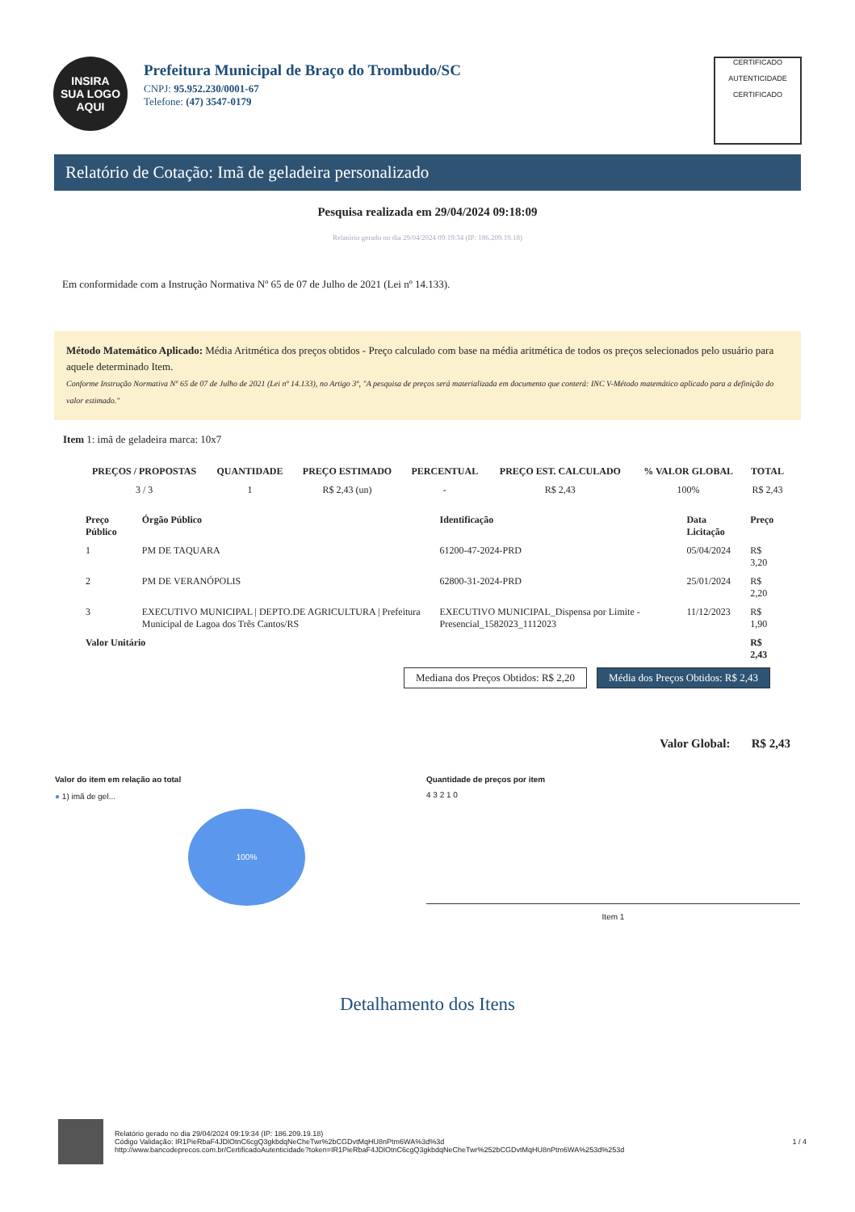INSIRA
SUA LOGO
AQUI
Prefeitura Municipal de Braço do Trombudo/SC
CNPJ: 95.952.230/0001-67
Telefone: (47) 3547-0179
CERTIFICADO
AUTENTICIDADE
CERTIFICADO
Relatório de Cotação: Imã de geladeira personalizado
Pesquisa realizada em 29/04/2024 09:18:09
Relatório gerado no dia 29/04/2024 09:19:34 (IP: 186.209.19.18)
Em conformidade com a Instrução Normativa Nº 65 de 07 de Julho de 2021 (Lei nº 14.133).
Método Matemático Aplicado: Média Aritmética dos preços obtidos - Preço calculado com base na média aritmética de todos os preços selecionados pelo usuário para aquele determinado Item.
Conforme Instrução Normativa Nº 65 de 07 de Julho de 2021 (Lei nº 14.133), no Artigo 3º, "A pesquisa de preços será materializada em documento que conterá: INC V-Método matemático aplicado para a definição do valor estimado."
Item 1: imã de geladeira marca: 10x7
| PREÇOS / PROPOSTAS | QUANTIDADE | PREÇO ESTIMADO | PERCENTUAL | PREÇO EST. CALCULADO | % VALOR GLOBAL | TOTAL |
| --- | --- | --- | --- | --- | --- | --- |
| 3 / 3 | 1 | R$ 2,43 (un) | - | R$ 2,43 | 100% | R$ 2,43 |
| Preço Público | Órgão Público | Identificação | Data Licitação | Preço |
| --- | --- | --- | --- | --- |
| 1 | PM DE TAQUARA | 61200-47-2024-PRD | 05/04/2024 | R$ 3,20 |
| 2 | PM DE VERANÓPOLIS | 62800-31-2024-PRD | 25/01/2024 | R$ 2,20 |
| 3 | EXECUTIVO MUNICIPAL / DEPTO.DE AGRICULTURA / Prefeitura Municipal de Lagoa dos Três Cantos/RS | EXECUTIVO MUNICIPAL_Dispensa por Limite - Presencial_1582023_1112023 | 11/12/2023 | R$ 1,90 |
| Valor Unitário | | | | R$ 2,43 |
Mediana dos Preços Obtidos: R$ 2,20 Média dos Preços Obtidos: R$ 2,43
Valor Global: R$ 2,43
Valor do item em relação ao total
● 1) imã de gel...
100%
Quantidade de preços por item
4 3 2 1 0
Item 1
Detalhamento dos Itens
Relatório gerado no dia 29/04/2024 09:19:34 (IP: 186.209.19.18)
Código Validação: IR1PieRbaF4JDlOtnC6cgQ3gkbdqNeCheTwr%2bCGDvtMqHU8nPtm6WA%3d%3d
http://www.bancodeprecos.com.br/CertificadoAutenticidade?token=IR1PieRbaF4JDlOtnC6cgQ3gkbdqNeCheTwr%252bCGDvtMqHU8nPtm6WA%253d%253d
1 / 4